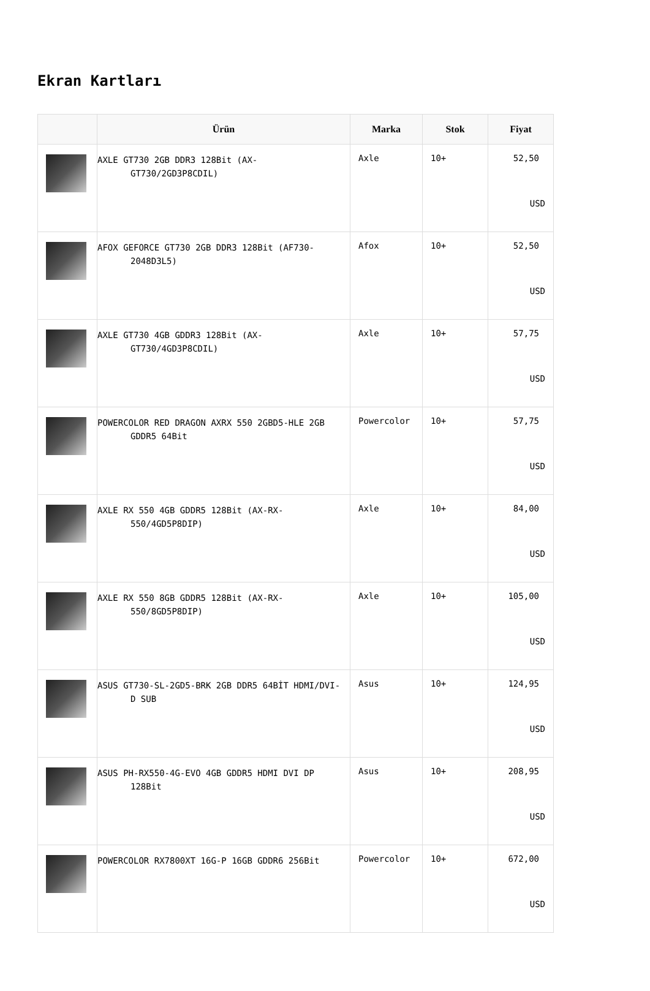Ekran Kartları
| | Ürün | Marka | Stok | Fiyat |
| --- | --- | --- | --- | --- |
| | AXLE GT730 2GB DDR3 128Bit (AX-GT730/2GD3P8CDIL) | Axle | 10+ | 52,50 USD |
| | AFOX GEFORCE GT730 2GB DDR3 128Bit (AF730-2048D3L5) | Afox | 10+ | 52,50 USD |
| | AXLE GT730 4GB GDDR3 128Bit (AX-GT730/4GD3P8CDIL) | Axle | 10+ | 57,75 USD |
| | POWERCOLOR RED DRAGON AXRX 550 2GBD5-HLE 2GB GDDR5 64Bit | Powercolor | 10+ | 57,75 USD |
| | AXLE RX 550 4GB GDDR5 128Bit (AX-RX-550/4GD5P8DIP) | Axle | 10+ | 84,00 USD |
| | AXLE RX 550 8GB GDDR5 128Bit (AX-RX-550/8GD5P8DIP) | Axle | 10+ | 105,00 USD |
| | ASUS GT730-SL-2GD5-BRK 2GB DDR5 64BİT HDMI/DVI-D SUB | Asus | 10+ | 124,95 USD |
| | ASUS PH-RX550-4G-EVO 4GB GDDR5 HDMI DVI DP 128Bit | Asus | 10+ | 208,95 USD |
| | POWERCOLOR RX7800XT 16G-P 16GB GDDR6 256Bit | Powercolor | 10+ | 672,00 USD |